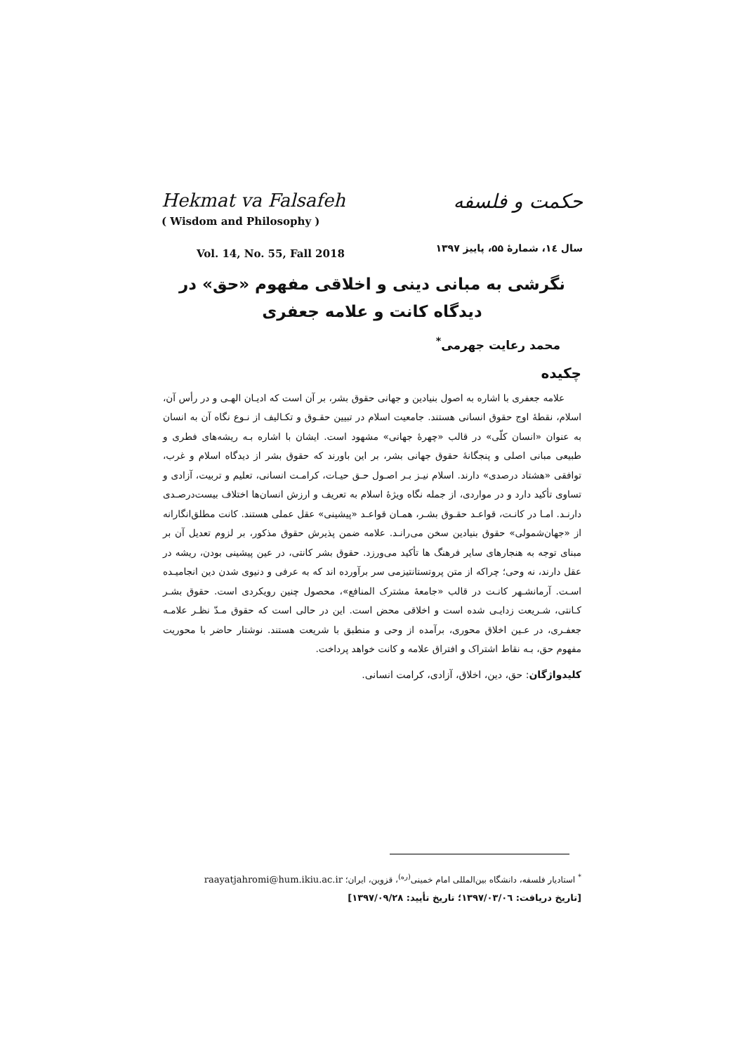Hekmat va Falsafeh
( Wisdom and Philosophy )
Vol. 14, No. 55, Fall 2018
حکمت و فلسفه
سال ۱٤، شمارهٔ ۵۵، پاییز ۱۳۹۷
نگرشی به مبانی دینی و اخلاقی مفهوم «حق» در دیدگاه کانت و علامه جعفری
محمد رعایت جهرمی<sup>*</sup>
چکیده
علامه جعفری با اشاره به اصول بنیادین و جهانی حقوق بشر، بر آن است که ادیـان الهـی و در رأس آن، اسلام، نقطهٔ اوج حقوق انسانی هستند. جامعیت اسلام در تبیین حقـوق و تکـالیف از نـوع نگاه آن به انسان به عنوان «انسان کلّی» در قالب «چهرهٔ جهانی» مشهود است. ایشان با اشاره بـه ریشه‌های فطری و طبیعی مبانی اصلی و پنجگانهٔ حقوق جهانی بشر، بر این باورند که حقوق بشر از دیدگاه اسلام و غرب، توافقی «هشتاد درصدی» دارند. اسلام نیـز بـر اصـول حـق حیـات، کرامـت انسانی، تعلیم و تربیت، آزادی و تساوی تأکید دارد و در مواردی، از جمله نگاه ویژهٔ اسلام به تعریف و ارزش انسان‌ها اختلاف بیست‌درصـدی دارنـد. امـا در کانـت، قواعـد حقـوق بشـر، همـان قواعـد «پیشینی» عقل عملی هستند. کانت مطلق‌انگارانه از «جهان‌شمولی» حقوق بنیادین سخن می‌رانـد. علامه ضمن پذیرش حقوق مذکور، بر لزوم تعدیل آن بر مبنای توجه به هنجارهای سایر فرهنگ ها تأکید می‌ورزد. حقوق بشر کانتی، در عین پیشینی بودن، ریشه در عقل دارند، نه وحی؛ چراکه از متن پروتستانتیزمی سر برآورده اند که به عرفی و دنیوی شدن دین انجامیـده اسـت. آرمانشـهر کانـت در قالب «جامعهٔ مشترک المنافع»، محصول چنین رویکردی است. حقوق بشـر کـانتی، شـریعت زدایـی شده است و اخلاقی محض است. این در حالی است که حقوق مـدّ نظـر علامـه جعفـری، در عـین اخلاق محوری، برآمده از وحی و منطبق با شریعت هستند. نوشتار حاضر با محوریت مفهوم حق، بـه نقاط اشتراک و افتراق علامه و کانت خواهد پرداخت.
کلیدواژگان: حق، دین، اخلاق، آزادی، کرامت انسانی.
<sup>*</sup> استادیار فلسفه، دانشگاه بین‌المللی امام خمینی<sup>(ره)</sup>، قزوین، ایران؛ raayatjahromi@hum.ikiu.ac.ir
[تاریخ دریافت: ۱۳۹۷/۰۳/۰٦؛ تاریخ تأیید: ۱۳۹۷/۰۹/۲۸]